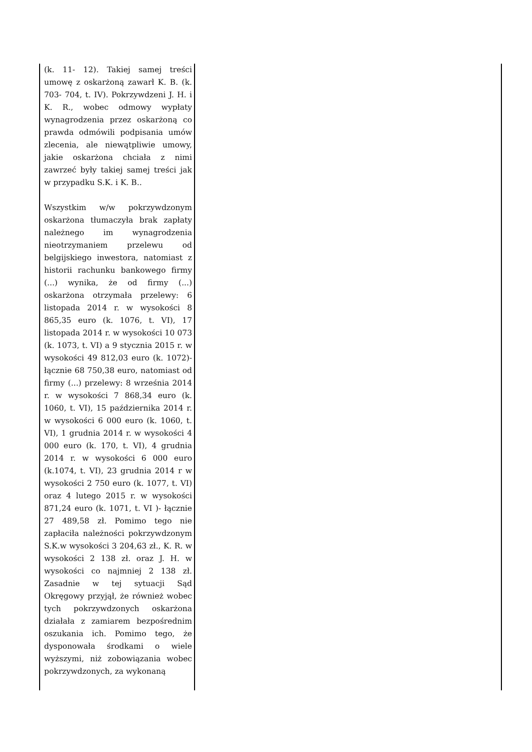| (k. 11- 12). Takiej samej treści umowę z oskarżoną zawarł K. B. (k. 703- 704, t. IV). Pokrzywdzeni J. H. i K. R., wobec odmowy wypłaty wynagrodzenia przez oskarżoną co prawda odmówili podpisania umów zlecenia, ale niewątpliwie umowy, jakie oskarżona chciała z nimi zawrzeć były takiej samej treści jak w przypadku S.K. i K. B.. Wszystkim w/w pokrzywdzonym oskarżona tłumaczyła brak zapłaty należnego im wynagrodzenia nieotrzymaniem przelewu od belgijskiego inwestora, natomiast z historii rachunku bankowego firmy (...) wynika, że od firmy (...) oskarżona otrzymała przelewy: 6 listopada 2014 r. w wysokości 8 865,35 euro (k. 1076, t. VI), 17 listopada 2014 r. w wysokości 10 073 (k. 1073, t. VI) a 9 stycznia 2015 r. w wysokości 49 812,03 euro (k. 1072)- łącznie 68 750,38 euro, natomiast od firmy (...) przelewy: 8 września 2014 r. w wysokości 7 868,34 euro (k. 1060, t. VI), 15 października 2014 r. w wysokości 6 000 euro (k. 1060, t. VI), 1 grudnia 2014 r. w wysokości 4 000 euro (k. 170, t. VI), 4 grudnia 2014 r. w wysokości 6 000 euro (k.1074, t. VI), 23 grudnia 2014 r w wysokości 2 750 euro (k. 1077, t. VI) oraz 4 lutego 2015 r. w wysokości 871,24 euro (k. 1071, t. VI )- łącznie 27 489,58 zł. Pomimo tego nie zapłaciła należności pokrzywdzonym S.K.w wysokości 3 204,63 zł., K. R. w wysokości 2 138 zł. oraz J. H. w wysokości co najmniej 2 138 zł. Zasadnie w tej sytuacji Sąd Okręgowy przyjął, że również wobec tych pokrzywdzonych oskarżona działała z zamiarem bezpośrednim oszukania ich. Pomimo tego, że dysponowała środkami o wiele wyższymi, niż zobowiązania wobec pokrzywdzonych, za wykonaną | |